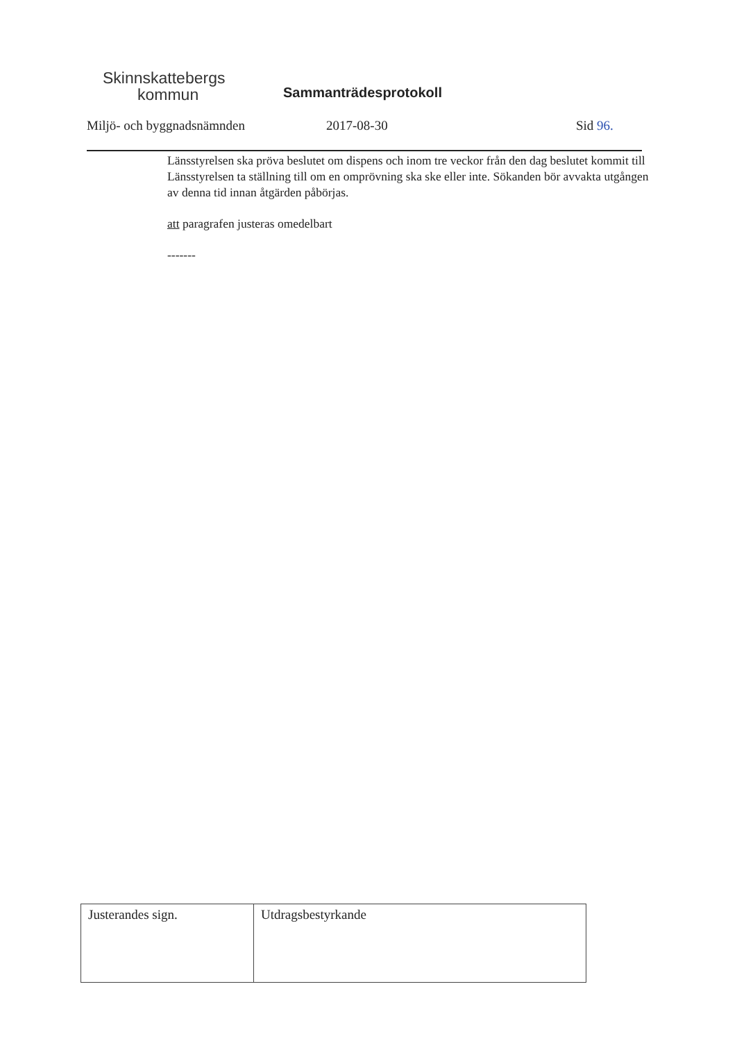Skinnskattebergs
kommun
Sammanträdesprotokoll
Miljö- och byggnadsnämnden 2017-08-30 Sid 96.
Länsstyrelsen ska pröva beslutet om dispens och inom tre veckor från den dag beslutet kommit till Länsstyrelsen ta ställning till om en omprövning ska ske eller inte. Sökanden bör avvakta utgången av denna tid innan åtgärden påbörjas.
att paragrafen justeras omedelbart
-------
| Justerandes sign. | Utdragsbestyrkande |